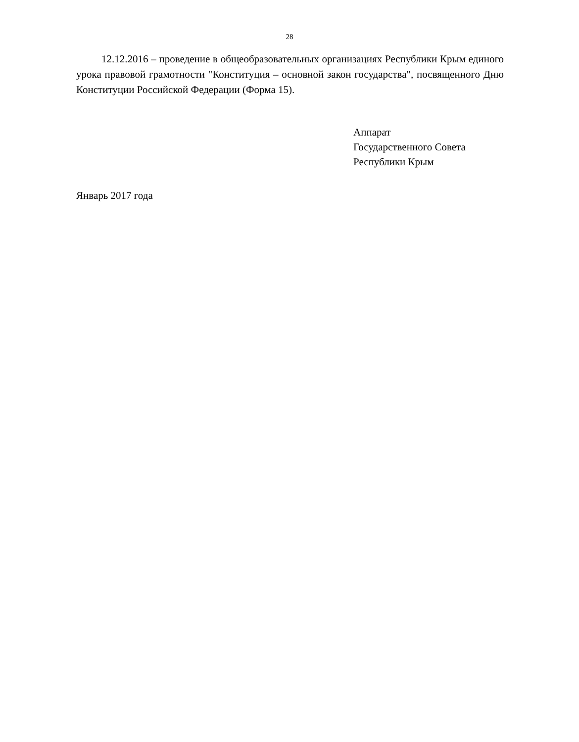28
12.12.2016 – проведение в общеобразовательных организациях Республики Крым единого урока правовой грамотности "Конституция – основной закон государства", посвященного Дню Конституции Российской Федерации (Форма 15).
Аппарат
Государственного Совета
Республики Крым
Январь 2017 года